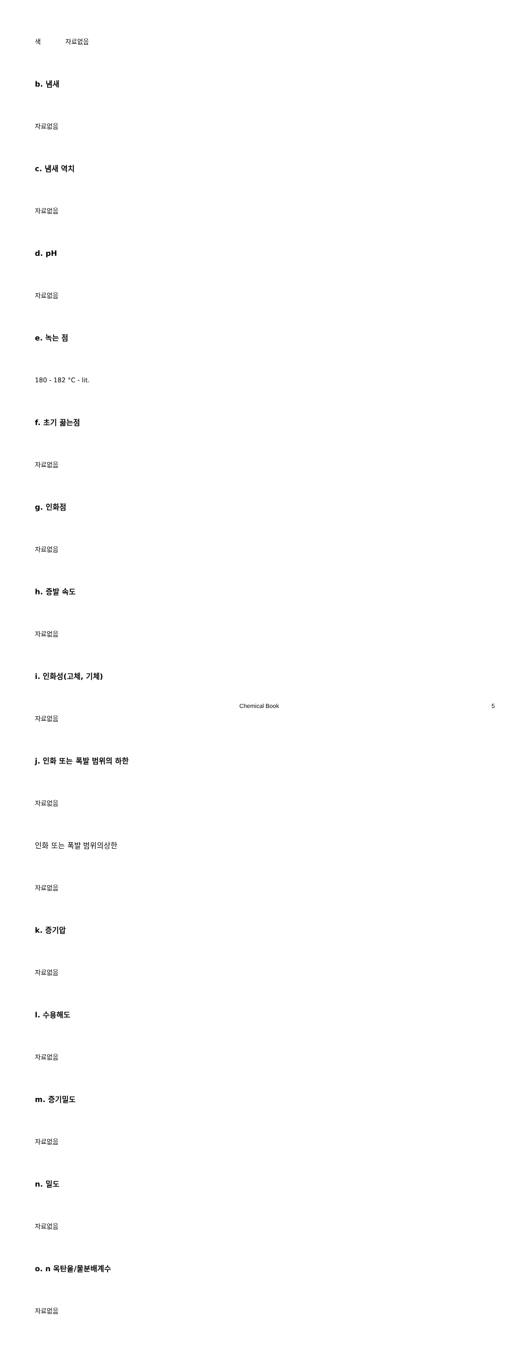색 자료없음
b. 냄새
자료없음
c. 냄새 역치
자료없음
d. pH
자료없음
e. 녹는 점
180 - 182 °C - lit.
f. 초기 끓는점
자료없음
g. 인화점
자료없음
h. 증발 속도
자료없음
i. 인화성(고체, 기체)
자료없음
j. 인화 또는 폭발 범위의 하한
자료없음
인화 또는 폭발 범위의상한
자료없음
k. 증기압
자료없음
l. 수용해도
자료없음
m. 증기밀도
자료없음
n. 밀도
자료없음
o. n 옥탄올/물분배계수
자료없음
Chemical Book 5